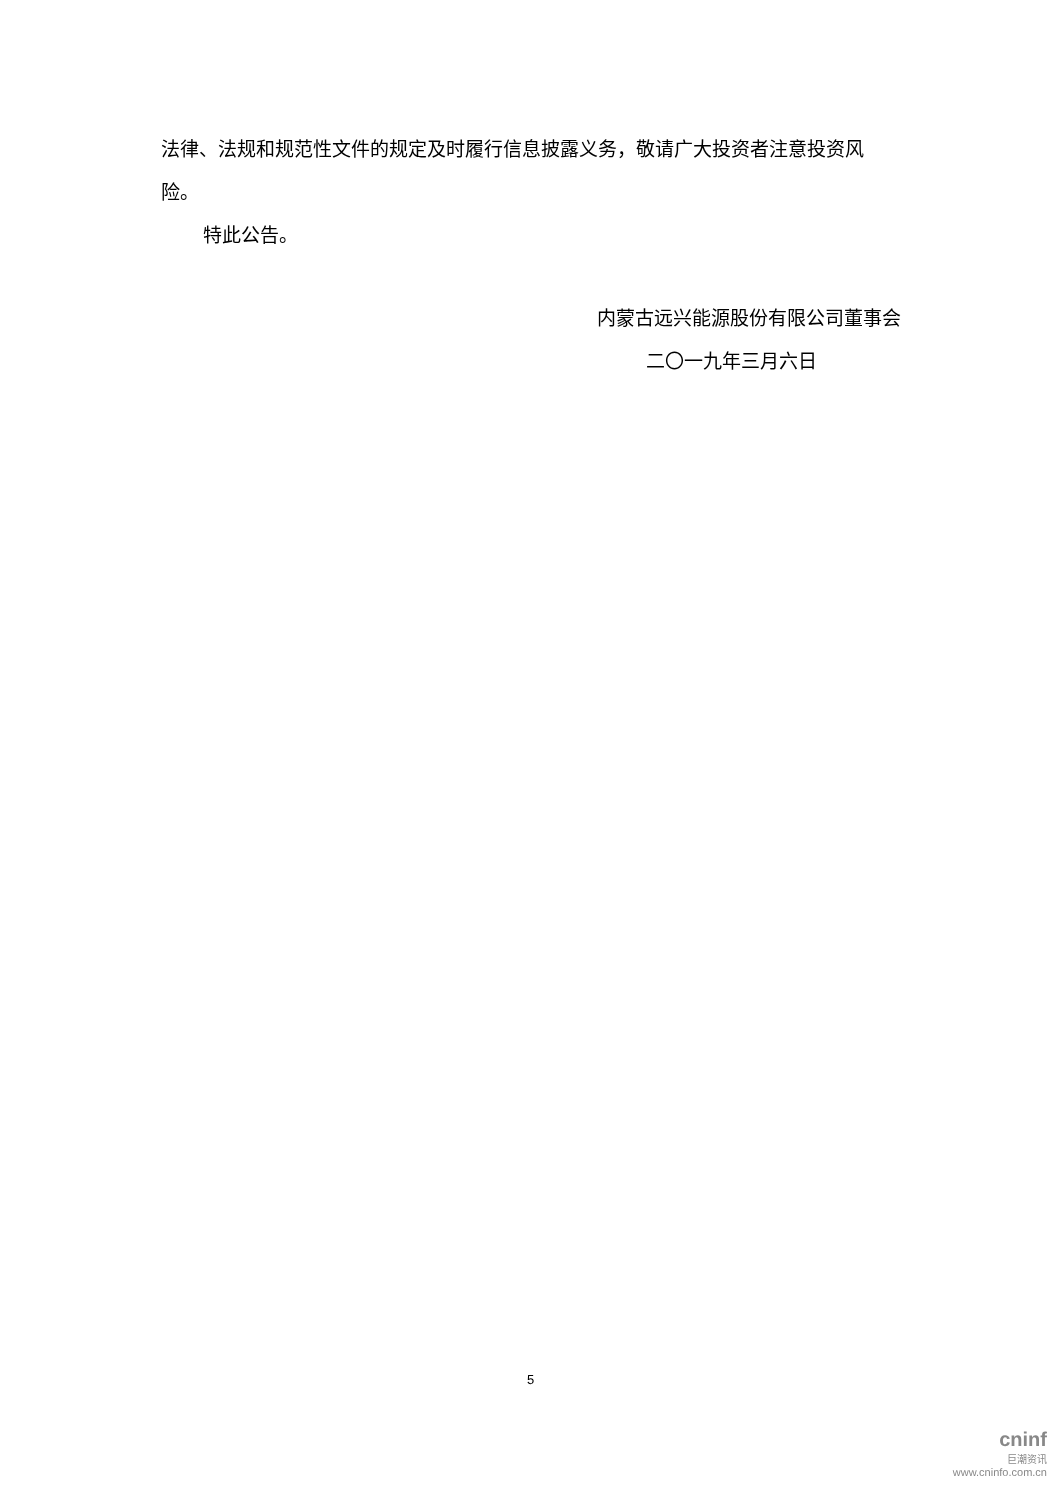法律、法规和规范性文件的规定及时履行信息披露义务，敬请广大投资者注意投资风险。
特此公告。
内蒙古远兴能源股份有限公司董事会
二〇一九年三月六日
5
cninf
巨潮资讯
www.cninfo.com.cn